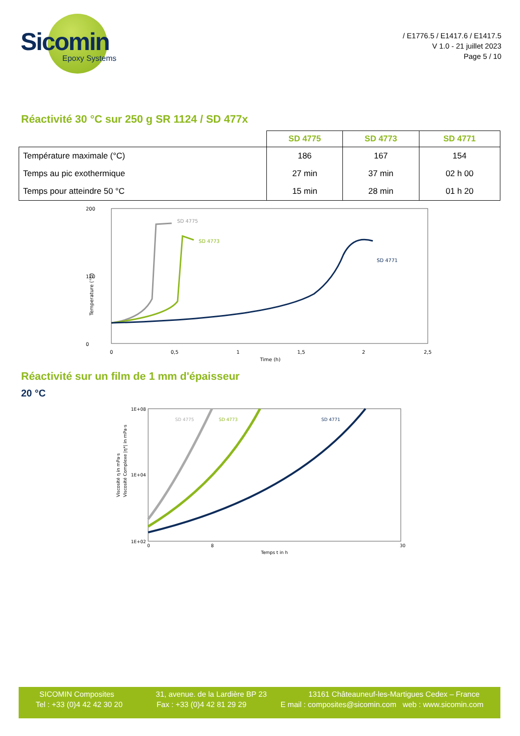Sicomin
Epoxy Systems
/ E1776.5 / E1417.6 / E1417.5
V 1.0 - 21 juillet 2023
Page 5 / 10
Réactivité 30 °C sur 250 g SR 1124 / SD 477x
| | SD 4775 | SD 4773 | SD 4771 |
| --- | --- | --- | --- |
| Température maximale (°C) | 186 | 167 | 154 |
| Temps au pic exothermique | 27 min | 37 min | 02 h 00 |
| Temps pour atteindre 50 °C | 15 min | 28 min | 01 h 20 |
200
120
0
Temperature (°C)
0
0,5
1
1,5
2
2,5
Time (h)
SD 4775
SD 4773
SD 4771
Réactivité sur un film de 1 mm d'épaisseur
20 °C
1E+08
1E+04
1E+02
Viscosité η in mPa·s
Viscosité Complexe |η*| in mPa·s
0
8
30
Temps t in h
SD 4775
SD 4773
SD 4771
SICOMIN Composites 31, avenue. de la Lardière BP 23 13161 Châteauneuf-les-Martigues Cedex – France
Tel : +33 (0)4 42 42 30 20 Fax : +33 (0)4 42 81 29 29 E mail : composites@sicomin.com web : www.sicomin.com